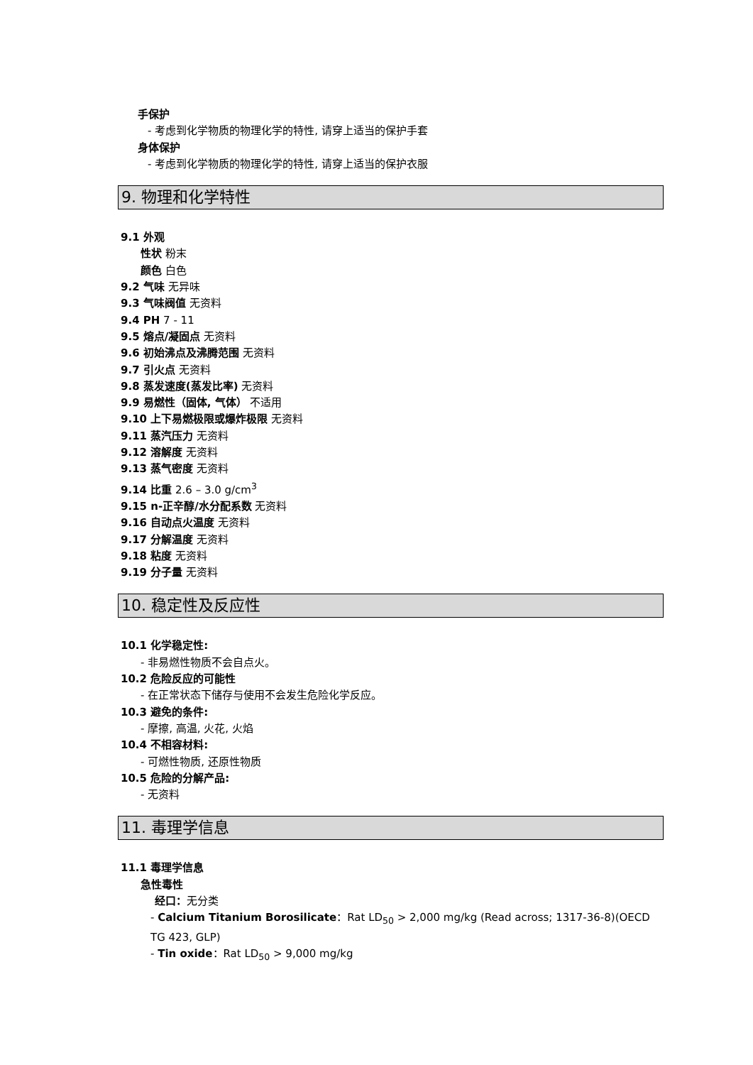手保护
- 考虑到化学物质的物理化学的特性, 请穿上适当的保护手套
身体保护
- 考虑到化学物质的物理化学的特性, 请穿上适当的保护衣服
9. 物理和化学特性
9.1 外观
性状 粉末
颜色 白色
9.2 气味 无异味
9.3 气味阀值 无资料
9.4 PH 7 - 11
9.5 熔点/凝固点 无资料
9.6 初始沸点及沸腾范围 无资料
9.7 引火点 无资料
9.8 蒸发速度(蒸发比率) 无资料
9.9 易燃性（固体, 气体） 不适用
9.10 上下易燃极限或爆炸极限 无资料
9.11 蒸汽压力 无资料
9.12 溶解度 无资料
9.13 蒸气密度 无资料
9.14 比重 2.6 – 3.0 g/cm<sup>3</sup>
9.15 n-正辛醇/水分配系数 无资料
9.16 自动点火温度 无资料
9.17 分解温度 无资料
9.18 粘度 无资料
9.19 分子量 无资料
10. 稳定性及反应性
10.1 化学稳定性:
- 非易燃性物质不会自点火。
10.2 危险反应的可能性
- 在正常状态下储存与使用不会发生危险化学反应。
10.3 避免的条件:
- 摩擦, 高温, 火花, 火焰
10.4 不相容材料:
- 可燃性物质, 还原性物质
10.5 危险的分解产品:
- 无资料
11. 毒理学信息
11.1 毒理学信息
急性毒性
经口：无分类
- Calcium Titanium Borosilicate：Rat LD<sub>50</sub> > 2,000 mg/kg (Read across; 1317-36-8)(OECD TG 423, GLP)
- Tin oxide：Rat LD<sub>50</sub> > 9,000 mg/kg